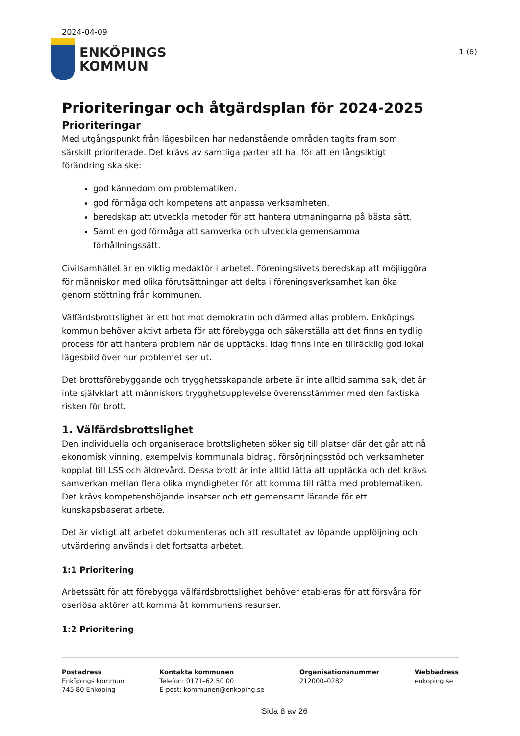2024-04-09
ENKÖPINGS
KOMMUN
1 (6)
Prioriteringar och åtgärdsplan för 2024-2025
Prioriteringar
Med utgångspunkt från lägesbilden har nedanstående områden tagits fram som särskilt prioriterade. Det krävs av samtliga parter att ha, för att en långsiktigt förändring ska ske:
god kännedom om problematiken.
god förmåga och kompetens att anpassa verksamheten.
beredskap att utveckla metoder för att hantera utmaningarna på bästa sätt.
Samt en god förmåga att samverka och utveckla gemensamma förhållningssätt.
Civilsamhället är en viktig medaktör i arbetet. Föreningslivets beredskap att möjliggöra för människor med olika förutsättningar att delta i föreningsverksamhet kan öka genom stöttning från kommunen.
Välfärdsbrottslighet är ett hot mot demokratin och därmed allas problem. Enköpings kommun behöver aktivt arbeta för att förebygga och säkerställa att det finns en tydlig process för att hantera problem när de upptäcks. Idag finns inte en tillräcklig god lokal lägesbild över hur problemet ser ut.
Det brottsförebyggande och trygghetsskapande arbete är inte alltid samma sak, det är inte självklart att människors trygghetsupplevelse överensstämmer med den faktiska risken för brott.
1. Välfärdsbrottslighet
Den individuella och organiserade brottsligheten söker sig till platser där det går att nå ekonomisk vinning, exempelvis kommunala bidrag, försörjningsstöd och verksamheter kopplat till LSS och äldrevård. Dessa brott är inte alltid lätta att upptäcka och det krävs samverkan mellan flera olika myndigheter för att komma till rätta med problematiken. Det krävs kompetenshöjande insatser och ett gemensamt lärande för ett kunskapsbaserat arbete.
Det är viktigt att arbetet dokumenteras och att resultatet av löpande uppföljning och utvärdering används i det fortsatta arbetet.
1:1 Prioritering
Arbetssätt för att förebygga välfärdsbrottslighet behöver etableras för att försvåra för oseriösa aktörer att komma åt kommunens resurser.
1:2 Prioritering
Postadress
Enköpings kommun
745 80 Enköping
Kontakta kommunen
Telefon: 0171–62 50 00
E-post: kommunen@enkoping.se
Organisationsnummer
212000–0282
Webbadress
enkoping.se
Sida 8 av 26